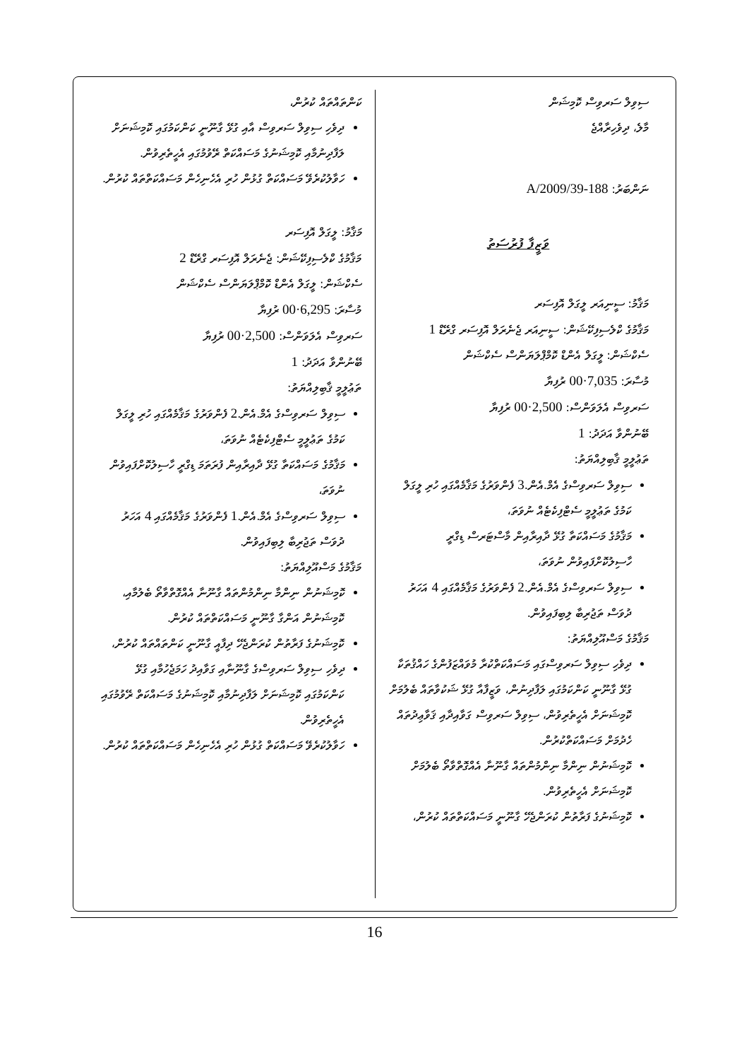ސިވިލް ސަރވިސް ކޮމިޝަން
މާލެ، ދިވެހިރާއްޖެ
ނަންބަރު: 188-A/2009/39
ވަޒީފާ ފުރުސަތު
މަޤާމު: ސީނިއަރ ލީގަލް އޮފިސަރ
މަޤާމުގެ ކްލެސިފިކޭޝަން: ސީނިއަރ ޖެނެރަލް އޮފިސަރ ގްރޭޑް 1
ސެކްޝަން: ލީގަލް އެންޑް ކޮމްޕްލަޔަންސް ސެކްޝަން
މުސާރަ: 7,035·00 ރުފިޔާ
ސަރވިސް އެލަވަންސް: 2,500·00 ރުފިޔާ
ބޭނުންވާ އަދަދު: 1
ތަޢުލީމީ ޤާބިލިއްޔަތު:
ސިވިލް ސަރވިސްގެ އެމް.އެން.3 ފެންވަރުގެ މަޤާމެއްގައި ހުރި ލީގަލް ކަމުގެ ތަޢުލީމީ ސެޓްފިކެޓެއް ނުވަތަ،
މަޤާމުގެ މަސައްކަތާ ގުޅޭ ދާއިރާއިން މާސްޓަރސް ޑިގްރީ ހާސިލުކޮށްފައިވުން ނުވަތަ،
ސިވިލް ސަރވިސްގެ އެމް.އެން.2 ފެންވަރުގެ މަޤާމެއްގައި 4 އަހަރު ދުވަސް ތަޖުރިބާ ލިބިފައިވުން.
މަޤާމުގެ މަސްއޫލިއްޔަތު:
ދިވެހި ސިވިލް ސަރވިސްގައި މަސައްކަތްކުރާ މުވައްޒަފުންގެ ހައްޤުތަކާ ގުޅޭ ގާނޫނީ ކަންކަމުގައި ލަފާދިނުން، ވަޒީފާއާ ގުޅޭ ޝަކުވާތައް ބެލުމަށް ކޮމިޝަނަށް އެހީތެރިވުން، ސިވިލް ސަރވިސް ގަވާއިދާއި ޤަވާޢިދުތައް ހެދުމަށް މަސައްކަތްކުރުން.
ކޮމިޝަނުން ނިންމާ ނިންމުންތައް ގާނޫނާ އެއްގޮތްވާތޯ ބެލުމަށް ކޮމިޝަނަށް އެހީތެރިވުން.
ކޮމިޝަނުގެ ފަރާތުން ކުރަންޖެހޭ ގާނޫނީ މަސައްކަތްތައް ކުރުން،
ކަންތައްތައް ކުރުން،
ދިވެހި ސިވިލް ސަރވިސް އާއި ގުޅޭ ގާނޫނީ ކަންކަމުގައި ކޮމިޝަނަށް ލަފާދިނުމާއި ކޮމިޝަނުގެ މަސައްކަތް ރޭވުމުގައި އެހީތެރިވުން.
ހަވާލުކުރެވޭ މަސައްކަތް ގުޅުން ހުރި އެހެނިހެން މަސައްކަތްތައް ކުރުން.
މަޤާމު: ލީގަލް އޮފިސަރ
މަޤާމުގެ ކްލެސިފިކޭޝަން: ޖެނެރަލް އޮފިސަރ ގްރޭޑް 2
ސެކްޝަން: ލީގަލް އެންޑް ކޮމްޕްލަޔަންސް ސެކްޝަން
މުސާރަ: 6,295·00 ރުފިޔާ
ސަރވިސް އެލަވަންސް: 2,500·00 ރުފިޔާ
ބޭނުންވާ އަދަދު: 1
ތަޢުލީމީ ޤާބިލިއްޔަތު:
ސިވިލް ސަރވިސްގެ އެމް.އެން.2 ފެންވަރުގެ މަޤާމެއްގައި ހުރި ލީގަލް ކަމުގެ ތަޢުލީމީ ސެޓްފިކެޓެއް ނުވަތަ،
މަޤާމުގެ މަސައްކަތާ ގުޅޭ ދާއިރާއިން ފުރަތަމަ ޑިގްރީ ހާސިލުކޮށްފައިވުން ނުވަތަ،
ސިވިލް ސަރވިސްގެ އެމް.އެން.1 ފެންވަރުގެ މަޤާމެއްގައި 4 އަހަރު ދުވަސް ތަޖުރިބާ ލިބިފައިވުން.
މަޤާމުގެ މަސްއޫލިއްޔަތު:
ކޮމިޝަނުން ނިންމާ ނިންމުންތައް ގާނޫނާ އެއްގޮތްވާތޯ ބެލުމާއި، ކޮމިޝަނުން އަންގާ ގާނޫނީ މަސައްކަތްތައް ކުރުން.
ކޮމިޝަނުގެ ފަރާތުން ކުރަންޖެހޭ ދިފާއީ ގާނޫނީ ކަންތައްތައް ކުރުން،
ދިވެހި ސިވިލް ސަރވިސްގެ ގާނޫނާއި ގަވާއިދު ހަމަޖެހުމާއި ގުޅޭ ކަންކަމުގައި ކޮމިޝަނަށް ލަފާދިނުމާއި ކޮމިޝަނުގެ މަސައްކަތް ރޭވުމުގައި އެހީތެރިވުން.
ހަވާލުކުރެވޭ މަސައްކަތް ގުޅުން ހުރި އެހެނިހެން މަސައްކަތްތައް ކުރުން.
16